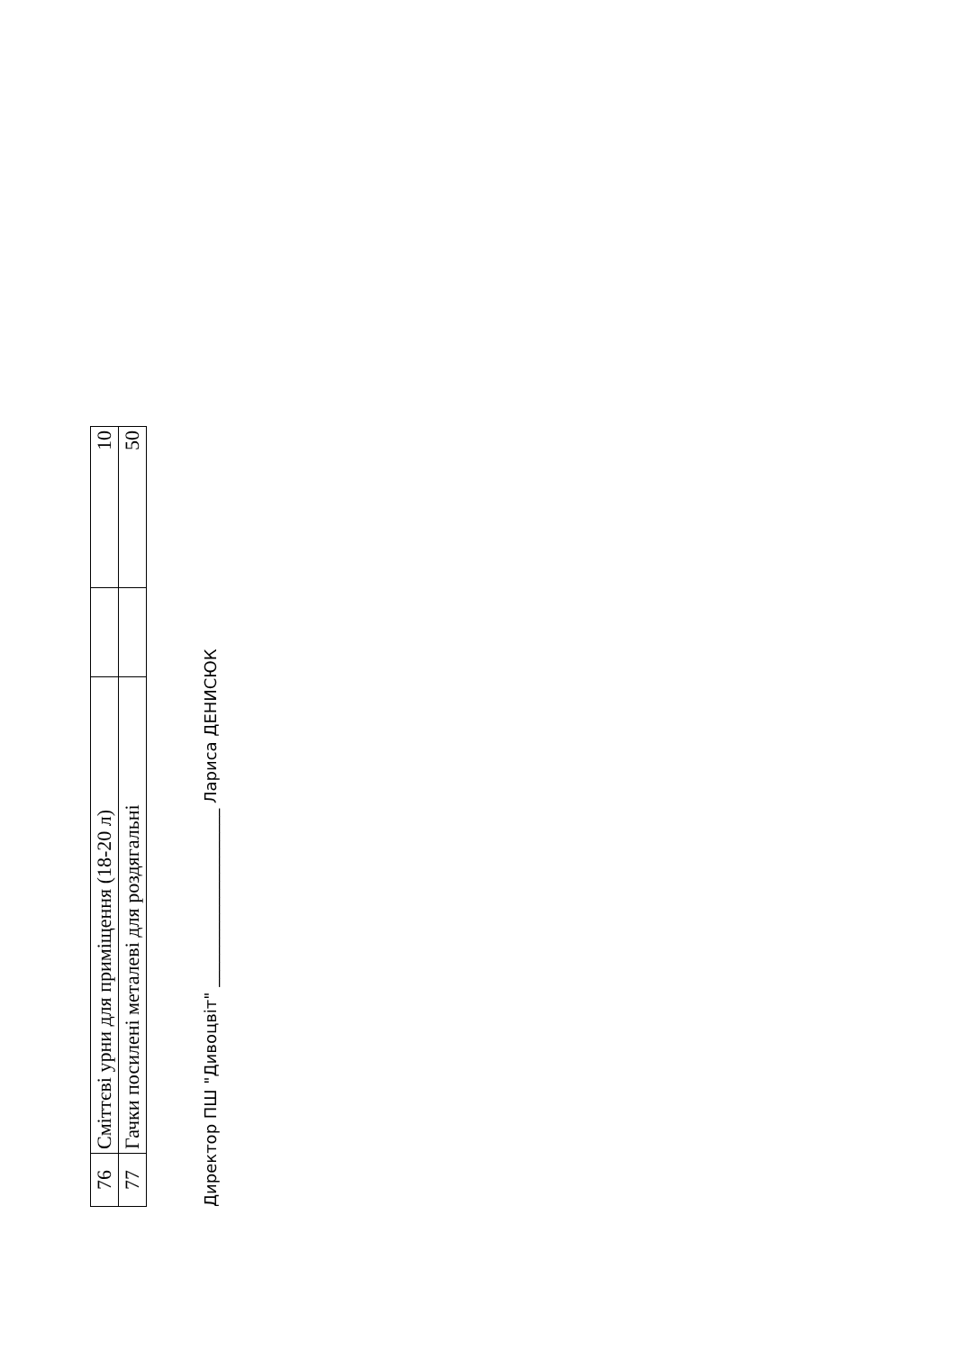| 76 | Сміттєві урни для приміщення (18-20 л) | | 10 |
| 77 | Гачки посилені металеві для роздягальні | | 50 |
Директор ПШ "Дивоцвіт" ______________________ Лариса ДЕНИСЮК